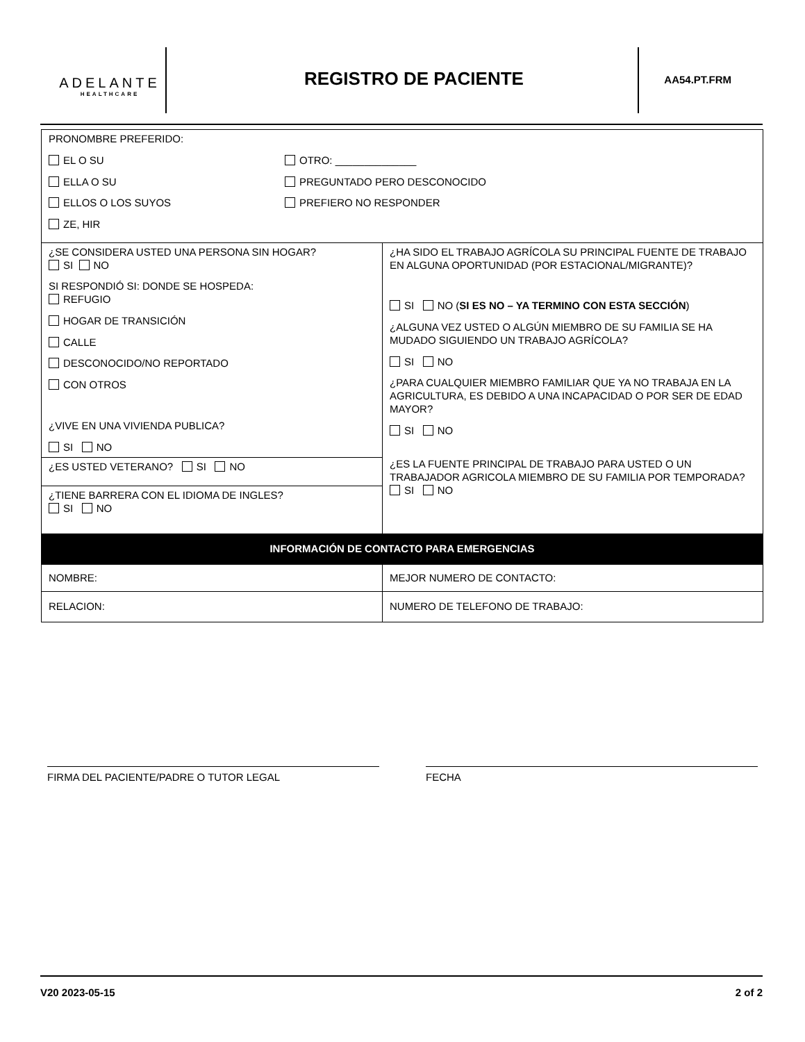ADELANTE
HEALTHCARE
REGISTRO DE PACIENTE AA54.PT.FRM
| PRONOMBRE PREFERIDO: EL O SU ELLA O SU ELLOS O LOS SUYOS ZE, HIR OTRO: ______________ PREGUNTADO PERO DESCONOCIDO PREFIERO NO RESPONDER | |
| ¿SE CONSIDERA USTED UNA PERSONA SIN HOGAR? SI NO SI RESPONDIÓ SI: DONDE SE HOSPEDA: REFUGIO HOGAR DE TRANSICIÓN CALLE DESCONOCIDO/NO REPORTADO CON OTROS ¿VIVE EN UNA VIVIENDA PUBLICA? SI NO ¿ES USTED VETERANO? SI NO ¿TIENE BARRERA CON EL IDIOMA DE INGLES? SI NO | ¿HA SIDO EL TRABAJO AGRÍCOLA SU PRINCIPAL FUENTE DE TRABAJO EN ALGUNA OPORTUNIDAD (POR ESTACIONAL/MIGRANTE)? SI NO ( SI ES NO – YA TERMINO CON ESTA SECCIÓN ) ¿ALGUNA VEZ USTED O ALGÚN MIEMBRO DE SU FAMILIA SE HA MUDADO SIGUIENDO UN TRABAJO AGRÍCOLA? SI NO ¿PARA CUALQUIER MIEMBRO FAMILIAR QUE YA NO TRABAJA EN LA AGRICULTURA, ES DEBIDO A UNA INCAPACIDAD O POR SER DE EDAD MAYOR? SI NO ¿ES LA FUENTE PRINCIPAL DE TRABAJO PARA USTED O UN TRABAJADOR AGRICOLA MIEMBRO DE SU FAMILIA POR TEMPORADA? SI NO |
| INFORMACIÓN DE CONTACTO PARA EMERGENCIAS | |
| NOMBRE: | MEJOR NUMERO DE CONTACTO: |
| RELACION: | NUMERO DE TELEFONO DE TRABAJO: |
FIRMA DEL PACIENTE/PADRE O TUTOR LEGAL FECHA
V20 2023-05-15 2 of 2